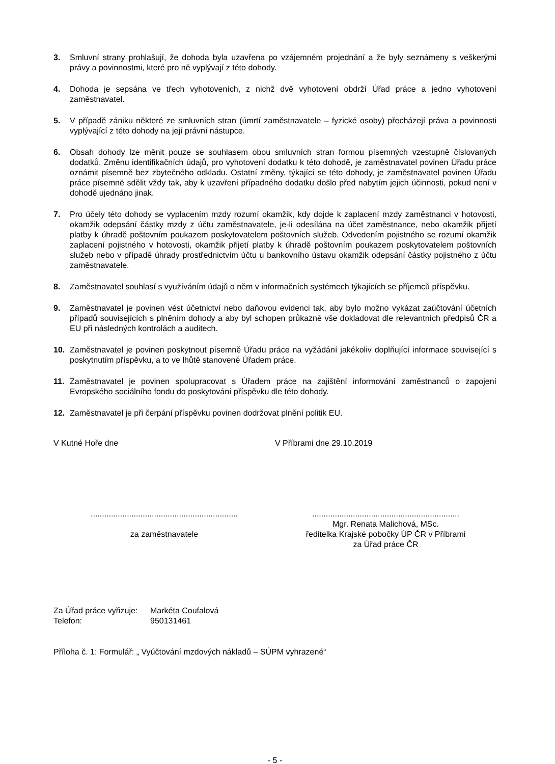3. Smluvní strany prohlašují, že dohoda byla uzavřena po vzájemném projednání a že byly seznámeny s veškerými právy a povinnostmi, které pro ně vyplývají z této dohody.
4. Dohoda je sepsána ve třech vyhotoveních, z nichž dvě vyhotovení obdrží Úřad práce a jedno vyhotovení zaměstnavatel.
5. V případě zániku některé ze smluvních stran (úmrtí zaměstnavatele – fyzické osoby) přecházejí práva a povinnosti vyplývající z této dohody na její právní nástupce.
6. Obsah dohody lze měnit pouze se souhlasem obou smluvních stran formou písemných vzestupně číslovaných dodatků. Změnu identifikačních údajů, pro vyhotovení dodatku k této dohodě, je zaměstnavatel povinen Úřadu práce oznámit písemně bez zbytečného odkladu. Ostatní změny, týkající se této dohody, je zaměstnavatel povinen Úřadu práce písemně sdělit vždy tak, aby k uzavření případného dodatku došlo před nabytím jejich účinnosti, pokud není v dohodě ujednáno jinak.
7. Pro účely této dohody se vyplacením mzdy rozumí okamžik, kdy dojde k zaplacení mzdy zaměstnanci v hotovosti, okamžik odepsání částky mzdy z účtu zaměstnavatele, je-li odesílána na účet zaměstnance, nebo okamžik přijetí platby k úhradě poštovním poukazem poskytovatelem poštovních služeb. Odvedením pojistného se rozumí okamžik zaplacení pojistného v hotovosti, okamžik přijetí platby k úhradě poštovním poukazem poskytovatelem poštovních služeb nebo v případě úhrady prostřednictvím účtu u bankovního ústavu okamžik odepsání částky pojistného z účtu zaměstnavatele.
8. Zaměstnavatel souhlasí s využíváním údajů o něm v informačních systémech týkajících se příjemců příspěvku.
9. Zaměstnavatel je povinen vést účetnictví nebo daňovou evidenci tak, aby bylo možno vykázat zaúčtování účetních případů souvisejících s plněním dohody a aby byl schopen průkazně vše dokladovat dle relevantních předpisů ČR a EU při následných kontrolách a auditech.
10. Zaměstnavatel je povinen poskytnout písemně Úřadu práce na vyžádání jakékoliv doplňující informace související s poskytnutím příspěvku, a to ve lhůtě stanovené Úřadem práce.
11. Zaměstnavatel je povinen spolupracovat s Úřadem práce na zajištění informování zaměstnanců o zapojení Evropského sociálního fondu do poskytování příspěvku dle této dohody.
12. Zaměstnavatel je při čerpání příspěvku povinen dodržovat plnění politik EU.
V Kutné Hoře dne V Příbrami dne 29.10.2019
.................................................................
za zaměstnavatele
.................................................................
Mgr. Renata Malichová, MSc.
ředitelka Krajské pobočky ÚP ČR v Příbrami
za Úřad práce ČR
Za Úřad práce vyřizuje: Markéta Coufalová
Telefon: 950131461
Příloha č. 1: Formulář: „ Vyúčtování mzdových nákladů – SÚPM vyhrazené“
- 5 -